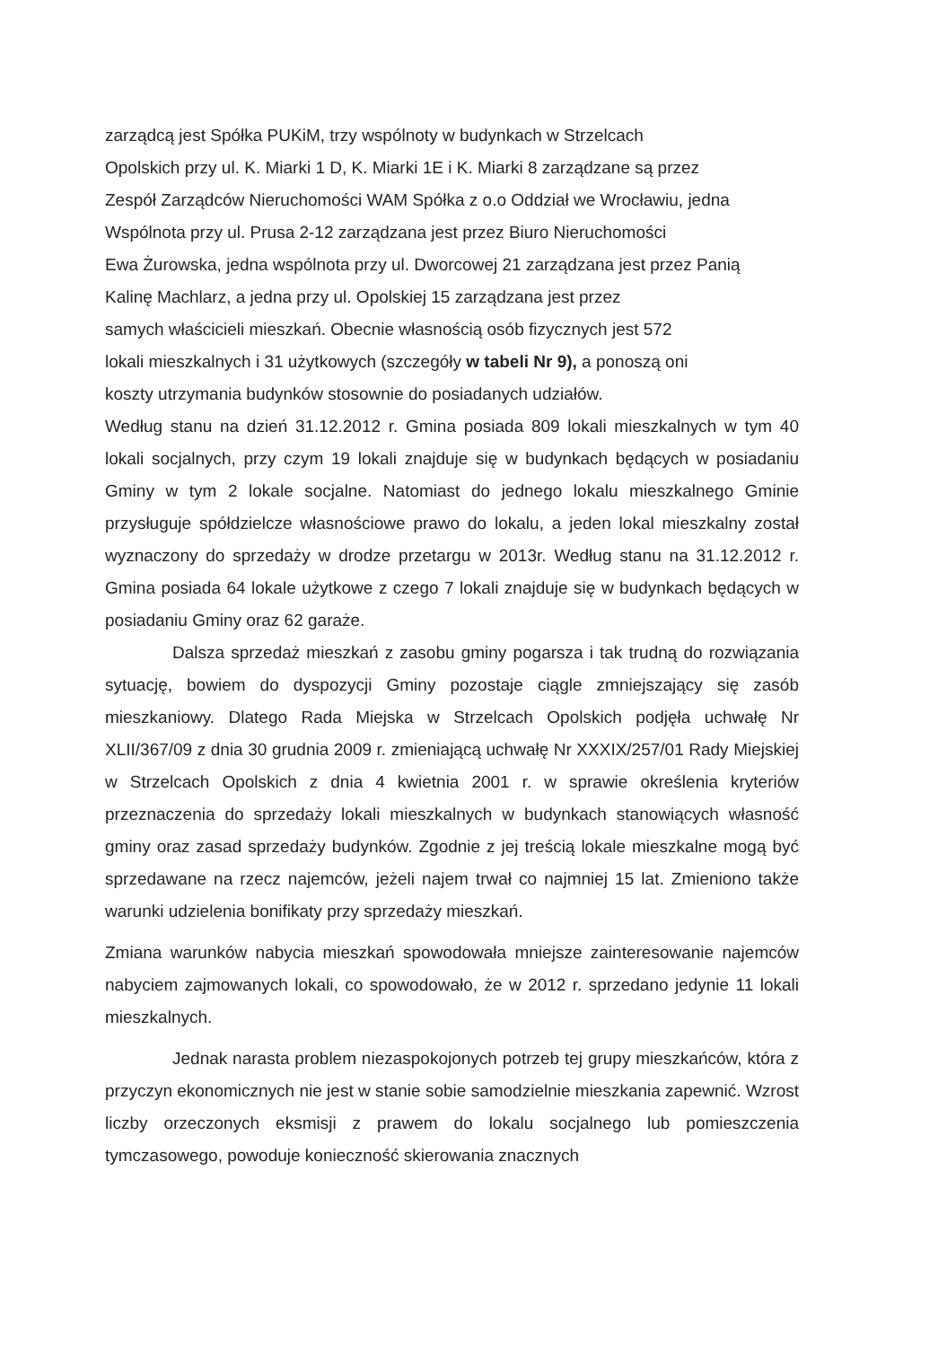zarządcą jest Spółka PUKiM, trzy wspólnoty w budynkach w Strzelcach
Opolskich przy ul. K. Miarki 1 D, K. Miarki 1E i K. Miarki 8 zarządzane są przez
Zespół Zarządców Nieruchomości WAM Spółka z o.o Oddział we Wrocławiu, jedna
Wspólnota przy ul. Prusa 2-12 zarządzana jest przez Biuro Nieruchomości
Ewa Żurowska, jedna wspólnota przy ul. Dworcowej 21 zarządzana jest przez Panią
Kalinę Machlarz, a jedna przy ul. Opolskiej 15 zarządzana jest przez
samych właścicieli mieszkań. Obecnie własnością osób fizycznych jest 572
lokali mieszkalnych i 31 użytkowych (szczegóły w tabeli Nr 9), a ponoszą oni
koszty utrzymania budynków stosownie do posiadanych udziałów.
Według stanu na dzień 31.12.2012 r. Gmina posiada 809 lokali mieszkalnych w tym 40 lokali socjalnych, przy czym 19 lokali znajduje się w budynkach będących w posiadaniu Gminy w tym 2 lokale socjalne. Natomiast do jednego lokalu mieszkalnego Gminie przysługuje spółdzielcze własnościowe prawo do lokalu, a jeden lokal mieszkalny został wyznaczony do sprzedaży w drodze przetargu w 2013r. Według stanu na 31.12.2012 r. Gmina posiada 64 lokale użytkowe z czego 7 lokali znajduje się w budynkach będących w posiadaniu Gminy oraz 62 garaże.
Dalsza sprzedaż mieszkań z zasobu gminy pogarsza i tak trudną do rozwiązania sytuację, bowiem do dyspozycji Gminy pozostaje ciągle zmniejszający się zasób mieszkaniowy. Dlatego Rada Miejska w Strzelcach Opolskich podjęła uchwałę Nr XLII/367/09 z dnia 30 grudnia 2009 r. zmieniającą uchwałę Nr XXXIX/257/01 Rady Miejskiej w Strzelcach Opolskich z dnia 4 kwietnia 2001 r. w sprawie określenia kryteriów przeznaczenia do sprzedaży lokali mieszkalnych w budynkach stanowiących własność gminy oraz zasad sprzedaży budynków. Zgodnie z jej treścią lokale mieszkalne mogą być sprzedawane na rzecz najemców, jeżeli najem trwał co najmniej 15 lat. Zmieniono także warunki udzielenia bonifikaty przy sprzedaży mieszkań.
Zmiana warunków nabycia mieszkań spowodowała mniejsze zainteresowanie najemców nabyciem zajmowanych lokali, co spowodowało, że w 2012 r. sprzedano jedynie 11 lokali mieszkalnych.
Jednak narasta problem niezaspokojonych potrzeb tej grupy mieszkańców, która z przyczyn ekonomicznych nie jest w stanie sobie samodzielnie mieszkania zapewnić. Wzrost liczby orzeczonych eksmisji z prawem do lokalu socjalnego lub pomieszczenia tymczasowego, powoduje konieczność skierowania znacznych